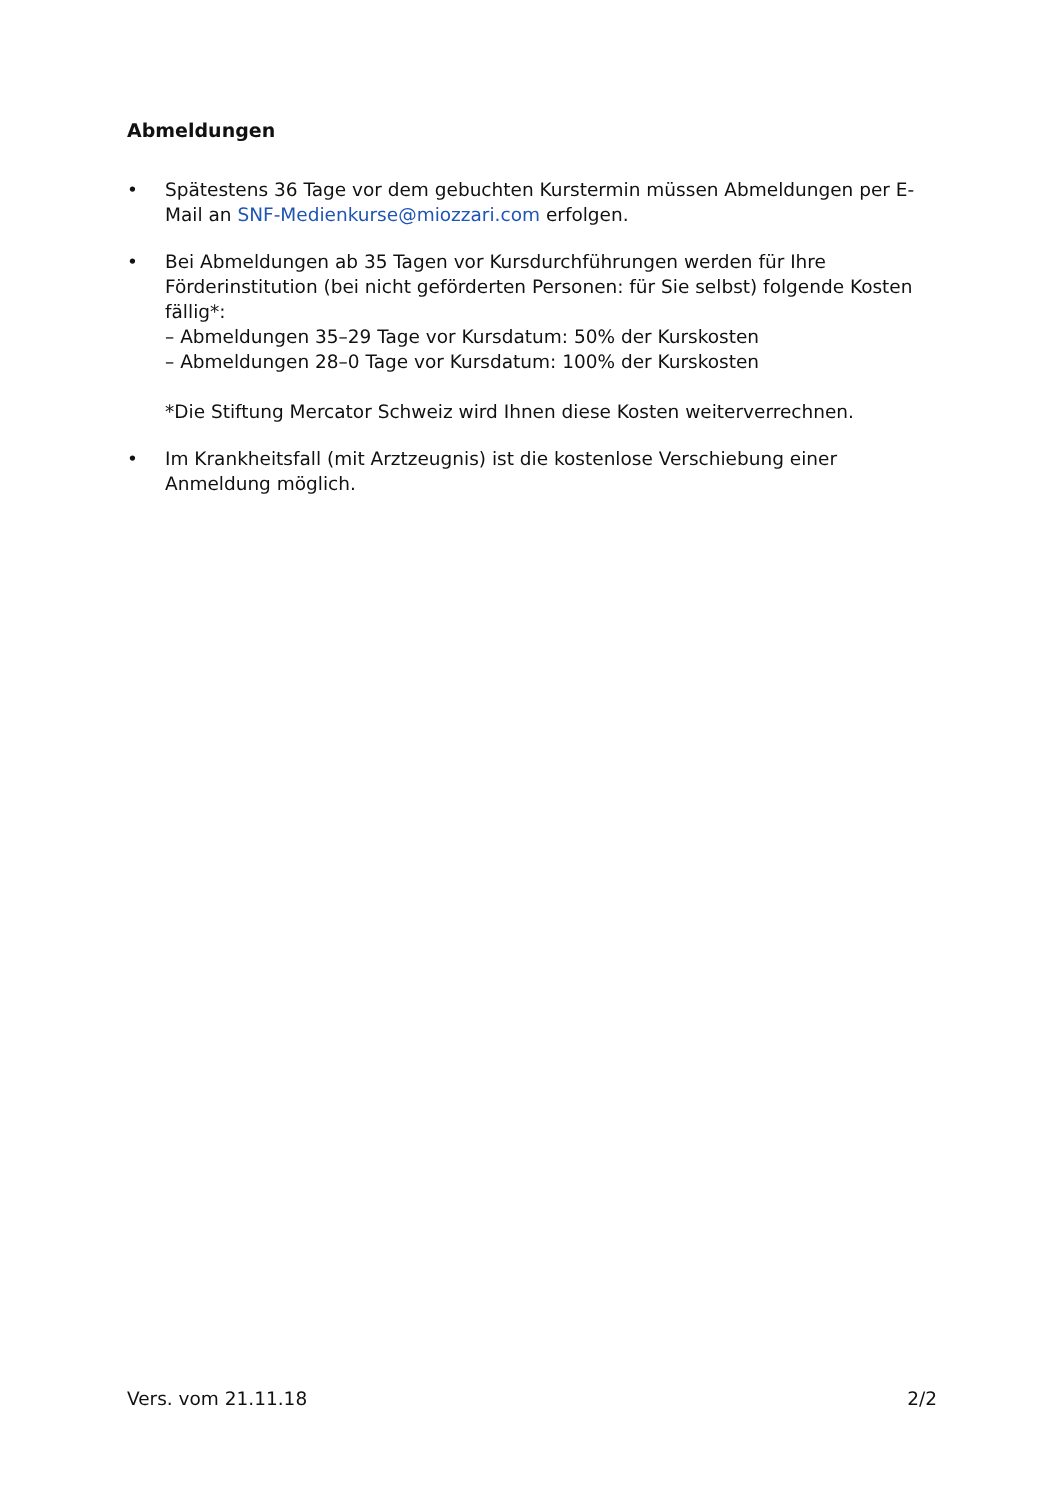Abmeldungen
• Spätestens 36 Tage vor dem gebuchten Kurstermin müssen Abmeldungen per E-Mail an SNF-Medienkurse@miozzari.com erfolgen.
• Bei Abmeldungen ab 35 Tagen vor Kursdurchführungen werden für Ihre Förderinstitution (bei nicht geförderten Personen: für Sie selbst) folgende Kosten fällig*:
– Abmeldungen 35–29 Tage vor Kursdatum: 50% der Kurskosten
– Abmeldungen 28–0 Tage vor Kursdatum: 100% der Kurskosten
*Die Stiftung Mercator Schweiz wird Ihnen diese Kosten weiterverrechnen.
• Im Krankheitsfall (mit Arztzeugnis) ist die kostenlose Verschiebung einer Anmeldung möglich.
Vers. vom 21.11.18 2/2